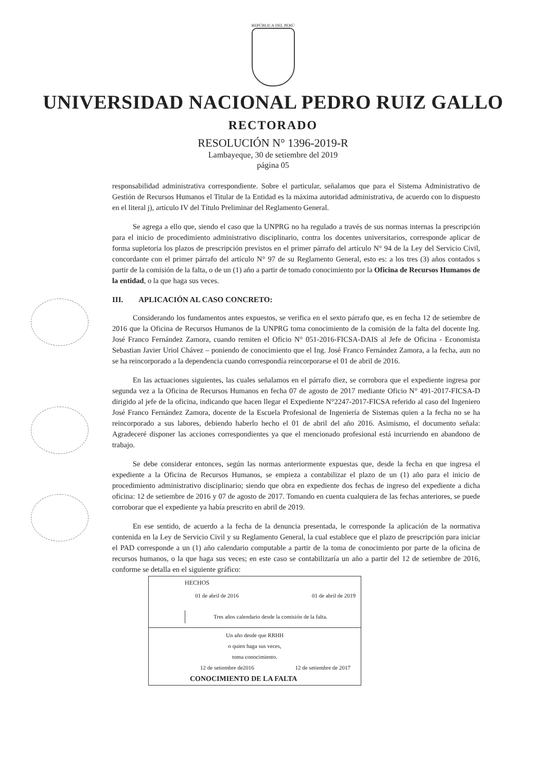REPÚBLICA DEL PERÚ
UNIVERSIDAD NACIONAL PEDRO RUIZ GALLO
RECTORADO
RESOLUCIÓN N° 1396-2019-R
Lambayeque, 30 de setiembre del 2019
página 05
responsabilidad administrativa correspondiente. Sobre el particular, señalamos que para el Sistema Administrativo de Gestión de Recursos Humanos el Titular de la Entidad es la máxima autoridad administrativa, de acuerdo con lo dispuesto en el literal j), artículo IV del Título Preliminar del Reglamento General.
Se agrega a ello que, siendo el caso que la UNPRG no ha regulado a través de sus normas internas la prescripción para el inicio de procedimiento administrativo disciplinario, contra los docentes universitarios, corresponde aplicar de forma supletoria los plazos de prescripción previstos en el primer párrafo del artículo N° 94 de la Ley del Servicio Civil, concordante con el primer párrafo del artículo N° 97 de su Reglamento General, esto es: a los tres (3) años contados s partir de la comisión de la falta, o de un (1) año a partir de tomado conocimiento por la Oficina de Recursos Humanos de la entidad, o la que haga sus veces.
III. APLICACIÓN AL CASO CONCRETO:
Considerando los fundamentos antes expuestos, se verifica en el sexto párrafo que, es en fecha 12 de setiembre de 2016 que la Oficina de Recursos Humanos de la UNPRG toma conocimiento de la comisión de la falta del docente Ing. José Franco Fernández Zamora, cuando remiten el Oficio N° 051-2016-FICSA-DAIS al Jefe de Oficina - Economista Sebastian Javier Uriol Chávez – poniendo de conocimiento que el Ing. José Franco Fernández Zamora, a la fecha, aun no se ha reincorporado a la dependencia cuando correspondía reincorporarse el 01 de abril de 2016.
En las actuaciones siguientes, las cuales señalamos en el párrafo diez, se corrobora que el expediente ingresa por segunda vez a la Oficina de Recursos Humanos en fecha 07 de agosto de 2017 mediante Oficio N° 491-2017-FICSA-D dirigido al jefe de la oficina, indicando que hacen llegar el Expediente N°2247-2017-FICSA referido al caso del Ingeniero José Franco Fernández Zamora, docente de la Escuela Profesional de Ingeniería de Sistemas quien a la fecha no se ha reincorporado a sus labores, debiendo haberlo hecho el 01 de abril del año 2016. Asimismo, el documento señala: Agradeceré disponer las acciones correspondientes ya que el mencionado profesional está incurriendo en abandono de trabajo.
Se debe considerar entonces, según las normas anteriormente expuestas que, desde la fecha en que ingresa el expediente a la Oficina de Recursos Humanos, se empieza a contabilizar el plazo de un (1) año para el inicio de procedimiento administrativo disciplinario; siendo que obra en expediente dos fechas de ingreso del expediente a dicha oficina: 12 de setiembre de 2016 y 07 de agosto de 2017. Tomando en cuenta cualquiera de las fechas anteriores, se puede corroborar que el expediente ya había prescrito en abril de 2019.
En ese sentido, de acuerdo a la fecha de la denuncia presentada, le corresponde la aplicación de la normativa contenida en la Ley de Servicio Civil y su Reglamento General, la cual establece que el plazo de prescripción para iniciar el PAD corresponde a un (1) año calendario computable a partir de la toma de conocimiento por parte de la oficina de recursos humanos, o la que haga sus veces; en este caso se contabilizaría un año a partir del 12 de setiembre de 2016, conforme se detalla en el siguiente gráfico:
HECHOS
01 de abril de 2016 01 de abril de 2019
Tres años calendario desde la comisión de la falta.
Un año desde que RRHH
o quien haga sus veces,
toma conocimiento.
12 de setiembre de2016 12 de setiembre de 2017
CONOCIMIENTO DE LA FALTA